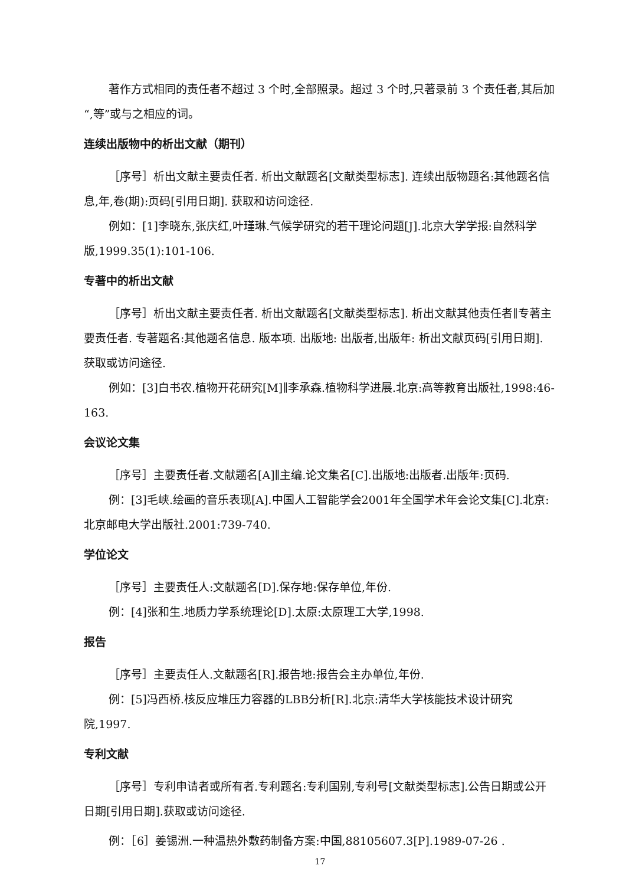著作方式相同的责任者不超过 3 个时,全部照录。超过 3 个时,只著录前 3 个责任者,其后加“,等”或与之相应的词。
连续出版物中的析出文献（期刊）
［序号］析出文献主要责任者. 析出文献题名[文献类型标志]. 连续出版物题名:其他题名信息,年,卷(期):页码[引用日期]. 获取和访问途径.
例如：[1]李晓东,张庆红,叶瑾琳.气候学研究的若干理论问题[J].北京大学学报:自然科学版,1999.35(1):101-106.
专著中的析出文献
［序号］析出文献主要责任者. 析出文献题名[文献类型标志]. 析出文献其他责任者∥专著主要责任者. 专著题名:其他题名信息. 版本项. 出版地: 出版者,出版年: 析出文献页码[引用日期]. 获取或访问途径.
例如：[3]白书农.植物开花研究[M]∥李承森.植物科学进展.北京:高等教育出版社,1998:46-163.
会议论文集
［序号］主要责任者.文献题名[A]∥主编.论文集名[C].出版地:出版者.出版年:页码.
例：[3]毛峡.绘画的音乐表现[A].中国人工智能学会2001年全国学术年会论文集[C].北京:北京邮电大学出版社.2001:739-740.
学位论文
［序号］主要责任人:文献题名[D].保存地:保存单位,年份.
例：[4]张和生.地质力学系统理论[D].太原:太原理工大学,1998.
报告
［序号］主要责任人.文献题名[R].报告地:报告会主办单位,年份.
例：[5]冯西桥.核反应堆压力容器的LBB分析[R].北京:清华大学核能技术设计研究院,1997.
专利文献
［序号］专利申请者或所有者.专利题名:专利国别,专利号[文献类型标志].公告日期或公开日期[引用日期].获取或访问途径.
例：［6］姜锡洲.一种温热外敷药制备方案:中国,88105607.3[P].1989-07-26 .
17